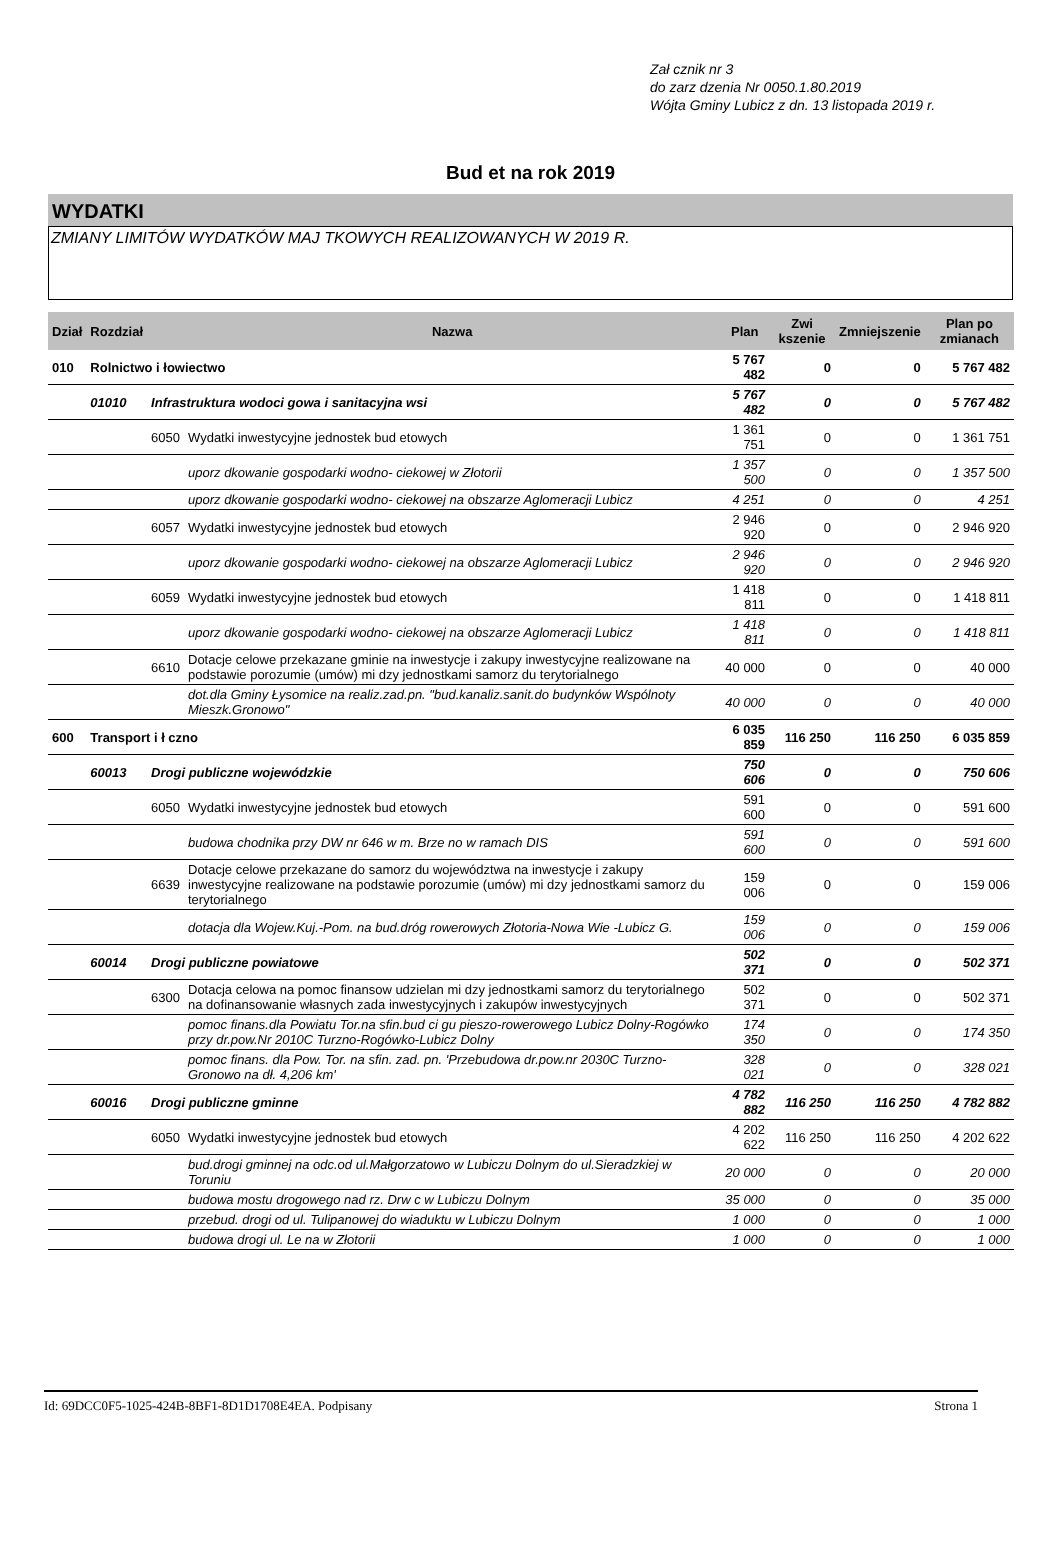Zał cznik nr 3
do zarz dzenia Nr 0050.1.80.2019
Wójta Gminy Lubicz z dn. 13 listopada 2019 r.
Bud et na rok 2019
WYDATKI
ZMIANY LIMITÓW WYDATKÓW MAJ TKOWYCH REALIZOWANYCH W 2019 R.
| Dział | Rozdział | | Nazwa | Plan | Zwi kszenie | Zmniejszenie | Plan po zmianach |
| --- | --- | --- | --- | --- | --- | --- | --- |
| 010 | Rolnictwo i łowiectwo | | | 5 767 482 | 0 | 0 | 5 767 482 |
| | 01010 | Infrastruktura wodoci gowa i sanitacyjna wsi | | 5 767 482 | 0 | 0 | 5 767 482 |
| | | 6050 | Wydatki inwestycyjne jednostek bud etowych | 1 361 751 | 0 | 0 | 1 361 751 |
| | | | uporz dkowanie gospodarki wodno- ciekowej w Złotorii | 1 357 500 | 0 | 0 | 1 357 500 |
| | | | uporz dkowanie gospodarki wodno- ciekowej na obszarze Aglomeracji Lubicz | 4 251 | 0 | 0 | 4 251 |
| | | 6057 | Wydatki inwestycyjne jednostek bud etowych | 2 946 920 | 0 | 0 | 2 946 920 |
| | | | uporz dkowanie gospodarki wodno- ciekowej na obszarze Aglomeracji Lubicz | 2 946 920 | 0 | 0 | 2 946 920 |
| | | 6059 | Wydatki inwestycyjne jednostek bud etowych | 1 418 811 | 0 | 0 | 1 418 811 |
| | | | uporz dkowanie gospodarki wodno- ciekowej na obszarze Aglomeracji Lubicz | 1 418 811 | 0 | 0 | 1 418 811 |
| | | 6610 | Dotacje celowe przekazane gminie na inwestycje i zakupy inwestycyjne realizowane na podstawie porozumie (umów) mi dzy jednostkami samorz du terytorialnego | 40 000 | 0 | 0 | 40 000 |
| | | | dot.dla Gminy Łysomice na realiz.zad.pn. "bud.kanaliz.sanit.do budynków Wspólnoty Mieszk.Gronowo" | 40 000 | 0 | 0 | 40 000 |
| 600 | Transport i ł czno | | | 6 035 859 | 116 250 | 116 250 | 6 035 859 |
| | 60013 | Drogi publiczne wojewódzkie | | 750 606 | 0 | 0 | 750 606 |
| | | 6050 | Wydatki inwestycyjne jednostek bud etowych | 591 600 | 0 | 0 | 591 600 |
| | | | budowa chodnika przy DW nr 646 w m. Brze no w ramach DIS | 591 600 | 0 | 0 | 591 600 |
| | | 6639 | Dotacje celowe przekazane do samorz du województwa na inwestycje i zakupy inwestycyjne realizowane na podstawie porozumie (umów) mi dzy jednostkami samorz du terytorialnego | 159 006 | 0 | 0 | 159 006 |
| | | | dotacja dla Wojew.Kuj.-Pom. na bud.dróg rowerowych Złotoria-Nowa Wie -Lubicz G. | 159 006 | 0 | 0 | 159 006 |
| | 60014 | Drogi publiczne powiatowe | | 502 371 | 0 | 0 | 502 371 |
| | | 6300 | Dotacja celowa na pomoc finansow udzielan mi dzy jednostkami samorz du terytorialnego na dofinansowanie własnych zada inwestycyjnych i zakupów inwestycyjnych | 502 371 | 0 | 0 | 502 371 |
| | | | pomoc finans.dla Powiatu Tor.na sfin.bud ci gu pieszo-rowerowego Lubicz Dolny-Rogówko przy dr.pow.Nr 2010C Turzno-Rogówko-Lubicz Dolny | 174 350 | 0 | 0 | 174 350 |
| | | | pomoc finans. dla Pow. Tor. na sfin. zad. pn. 'Przebudowa dr.pow.nr 2030C Turzno-Gronowo na dł. 4,206 km' | 328 021 | 0 | 0 | 328 021 |
| | 60016 | Drogi publiczne gminne | | 4 782 882 | 116 250 | 116 250 | 4 782 882 |
| | | 6050 | Wydatki inwestycyjne jednostek bud etowych | 4 202 622 | 116 250 | 116 250 | 4 202 622 |
| | | | bud.drogi gminnej na odc.od ul.Małgorzatowo w Lubiczu Dolnym do ul.Sieradzkiej w Toruniu | 20 000 | 0 | 0 | 20 000 |
| | | | budowa mostu drogowego nad rz. Drw c w Lubiczu Dolnym | 35 000 | 0 | 0 | 35 000 |
| | | | przebud. drogi od ul. Tulipanowej do wiaduktu w Lubiczu Dolnym | 1 000 | 0 | 0 | 1 000 |
| | | | budowa drogi ul. Le na w Złotorii | 1 000 | 0 | 0 | 1 000 |
Id: 69DCC0F5-1025-424B-8BF1-8D1D1708E4EA. Podpisany Strona 1